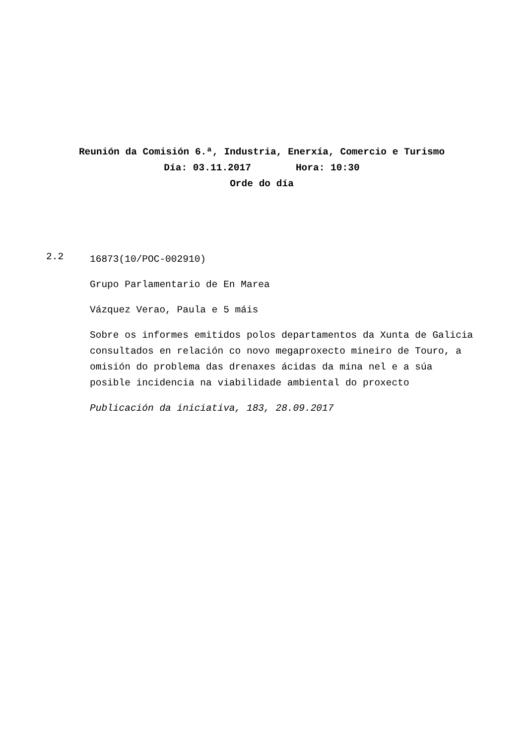Reunión da Comisión 6.ª, Industria, Enerxía, Comercio e Turismo
Día: 03.11.2017 Hora: 10:30
Orde do día
2.2
16873(10/POC-002910)
Grupo Parlamentario de En Marea
Vázquez Verao, Paula e 5 máis
Sobre os informes emitidos polos departamentos da Xunta de Galicia consultados en relación co novo megaproxecto mineiro de Touro, a omisión do problema das drenaxes ácidas da mina nel e a súa posible incidencia na viabilidade ambiental do proxecto
Publicación da iniciativa, 183, 28.09.2017